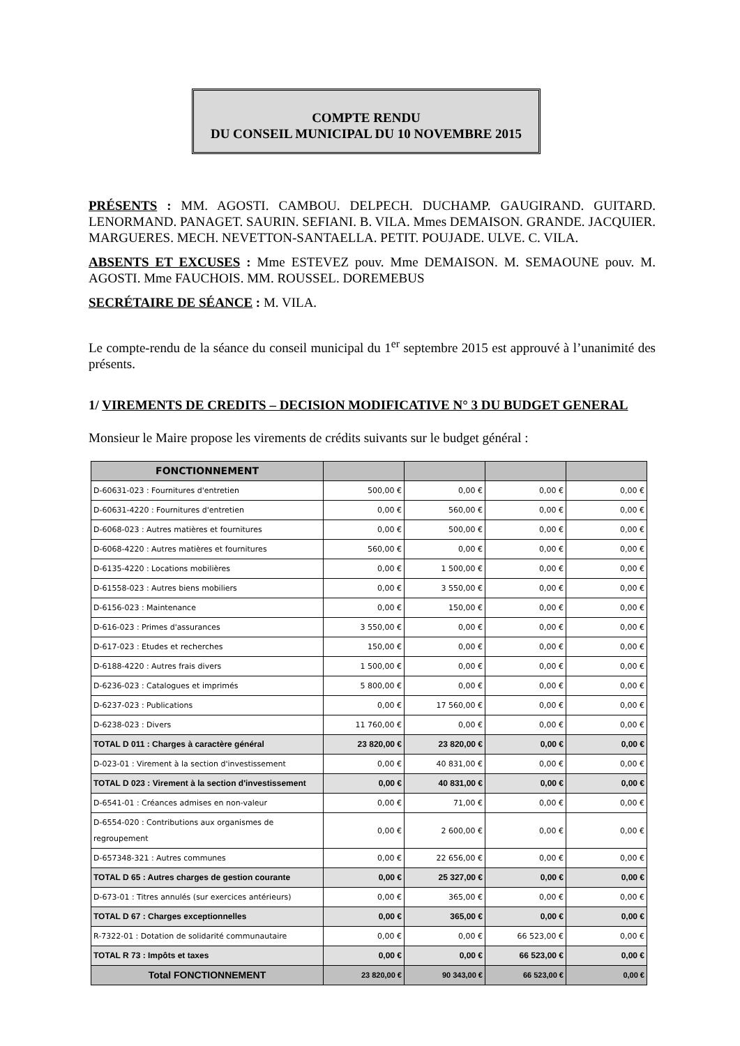COMPTE RENDU
DU CONSEIL MUNICIPAL DU 10 NOVEMBRE 2015
PRÉSENTS : MM. AGOSTI. CAMBOU. DELPECH. DUCHAMP. GAUGIRAND. GUITARD. LENORMAND. PANAGET. SAURIN. SEFIANI. B. VILA. Mmes DEMAISON. GRANDE. JACQUIER. MARGUERES. MECH. NEVETTON-SANTAELLA. PETIT. POUJADE. ULVE. C. VILA.
ABSENTS ET EXCUSES : Mme ESTEVEZ pouv. Mme DEMAISON. M. SEMAOUNE pouv. M. AGOSTI. Mme FAUCHOIS. MM. ROUSSEL. DOREMEBUS
SECRÉTAIRE DE SÉANCE : M. VILA.
Le compte-rendu de la séance du conseil municipal du 1<sup>er</sup> septembre 2015 est approuvé à l’unanimité des présents.
1/ VIREMENTS DE CREDITS – DECISION MODIFICATIVE N° 3 DU BUDGET GENERAL
Monsieur le Maire propose les virements de crédits suivants sur le budget général :
| FONCTIONNEMENT | | | | |
| --- | --- | --- | --- | --- |
| D-60631-023 : Fournitures d'entretien | 500,00 € | 0,00 € | 0,00 € | 0,00 € |
| D-60631-4220 : Fournitures d'entretien | 0,00 € | 560,00 € | 0,00 € | 0,00 € |
| D-6068-023 : Autres matières et fournitures | 0,00 € | 500,00 € | 0,00 € | 0,00 € |
| D-6068-4220 : Autres matières et fournitures | 560,00 € | 0,00 € | 0,00 € | 0,00 € |
| D-6135-4220 : Locations mobilières | 0,00 € | 1 500,00 € | 0,00 € | 0,00 € |
| D-61558-023 : Autres biens mobiliers | 0,00 € | 3 550,00 € | 0,00 € | 0,00 € |
| D-6156-023 : Maintenance | 0,00 € | 150,00 € | 0,00 € | 0,00 € |
| D-616-023 : Primes d'assurances | 3 550,00 € | 0,00 € | 0,00 € | 0,00 € |
| D-617-023 : Etudes et recherches | 150,00 € | 0,00 € | 0,00 € | 0,00 € |
| D-6188-4220 : Autres frais divers | 1 500,00 € | 0,00 € | 0,00 € | 0,00 € |
| D-6236-023 : Catalogues et imprimés | 5 800,00 € | 0,00 € | 0,00 € | 0,00 € |
| D-6237-023 : Publications | 0,00 € | 17 560,00 € | 0,00 € | 0,00 € |
| D-6238-023 : Divers | 11 760,00 € | 0,00 € | 0,00 € | 0,00 € |
| TOTAL D 011 : Charges à caractère général | 23 820,00 € | 23 820,00 € | 0,00 € | 0,00 € |
| D-023-01 : Virement à la section d'investissement | 0,00 € | 40 831,00 € | 0,00 € | 0,00 € |
| TOTAL D 023 : Virement à la section d'investissement | 0,00 € | 40 831,00 € | 0,00 € | 0,00 € |
| D-6541-01 : Créances admises en non-valeur | 0,00 € | 71,00 € | 0,00 € | 0,00 € |
| D-6554-020 : Contributions aux organismes de regroupement | 0,00 € | 2 600,00 € | 0,00 € | 0,00 € |
| D-657348-321 : Autres communes | 0,00 € | 22 656,00 € | 0,00 € | 0,00 € |
| TOTAL D 65 : Autres charges de gestion courante | 0,00 € | 25 327,00 € | 0,00 € | 0,00 € |
| D-673-01 : Titres annulés (sur exercices antérieurs) | 0,00 € | 365,00 € | 0,00 € | 0,00 € |
| TOTAL D 67 : Charges exceptionnelles | 0,00 € | 365,00 € | 0,00 € | 0,00 € |
| R-7322-01 : Dotation de solidarité communautaire | 0,00 € | 0,00 € | 66 523,00 € | 0,00 € |
| TOTAL R 73 : Impôts et taxes | 0,00 € | 0,00 € | 66 523,00 € | 0,00 € |
| Total FONCTIONNEMENT | 23 820,00 € | 90 343,00 € | 66 523,00 € | 0,00 € |